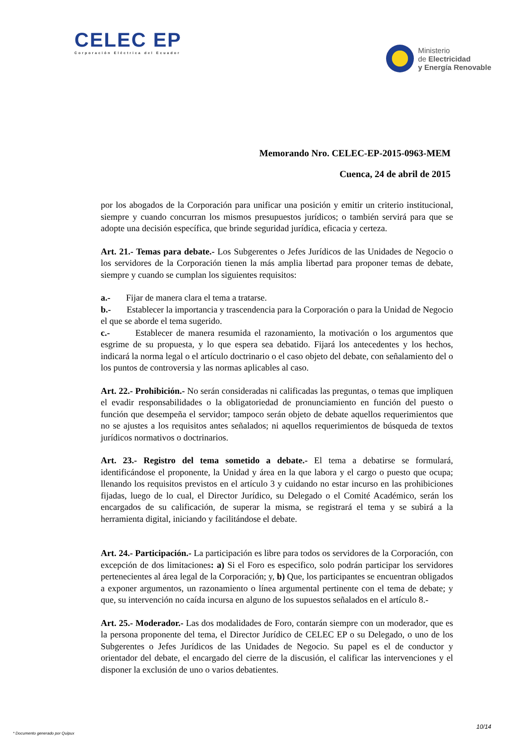CELEC EP
Corporación Eléctrica del Ecuador
Ministerio
de Electricidad
y Energía Renovable
Memorando Nro. CELEC-EP-2015-0963-MEM
Cuenca, 24 de abril de 2015
por los abogados de la Corporación para unificar una posición y emitir un criterio institucional, siempre y cuando concurran los mismos presupuestos jurídicos; o también servirá para que se adopte una decisión específica, que brinde seguridad jurídica, eficacia y certeza.
Art. 21.- Temas para debate.- Los Subgerentes o Jefes Jurídicos de las Unidades de Negocio o los servidores de la Corporación tienen la más amplia libertad para proponer temas de debate, siempre y cuando se cumplan los siguientes requisitos:
a.- Fijar de manera clara el tema a tratarse.
b.- Establecer la importancia y trascendencia para la Corporación o para la Unidad de Negocio el que se aborde el tema sugerido.
c.- Establecer de manera resumida el razonamiento, la motivación o los argumentos que esgrime de su propuesta, y lo que espera sea debatido. Fijará los antecedentes y los hechos, indicará la norma legal o el artículo doctrinario o el caso objeto del debate, con señalamiento del o los puntos de controversia y las normas aplicables al caso.
Art. 22.- Prohibición.- No serán consideradas ni calificadas las preguntas, o temas que impliquen el evadir responsabilidades o la obligatoriedad de pronunciamiento en función del puesto o función que desempeña el servidor; tampoco serán objeto de debate aquellos requerimientos que no se ajustes a los requisitos antes señalados; ni aquellos requerimientos de búsqueda de textos jurídicos normativos o doctrinarios.
Art. 23.- Registro del tema sometido a debate.- El tema a debatirse se formulará, identificándose el proponente, la Unidad y área en la que labora y el cargo o puesto que ocupa; llenando los requisitos previstos en el artículo 3 y cuidando no estar incurso en las prohibiciones fijadas, luego de lo cual, el Director Jurídico, su Delegado o el Comité Académico, serán los encargados de su calificación, de superar la misma, se registrará el tema y se subirá a la herramienta digital, iniciando y facilitándose el debate.
Art. 24.- Participación.- La participación es libre para todos os servidores de la Corporación, con excepción de dos limitaciones: a) Si el Foro es especifico, solo podrán participar los servidores pertenecientes al área legal de la Corporación; y, b) Que, los participantes se encuentran obligados a exponer argumentos, un razonamiento o línea argumental pertinente con el tema de debate; y que, su intervención no caída incursa en alguno de los supuestos señalados en el artículo 8.-
Art. 25.- Moderador.- Las dos modalidades de Foro, contarán siempre con un moderador, que es la persona proponente del tema, el Director Jurídico de CELEC EP o su Delegado, o uno de los Subgerentes o Jefes Jurídicos de las Unidades de Negocio. Su papel es el de conductor y orientador del debate, el encargado del cierre de la discusión, el calificar las intervenciones y el disponer la exclusión de uno o varios debatientes.
10/14
* Documento generado por Quipux